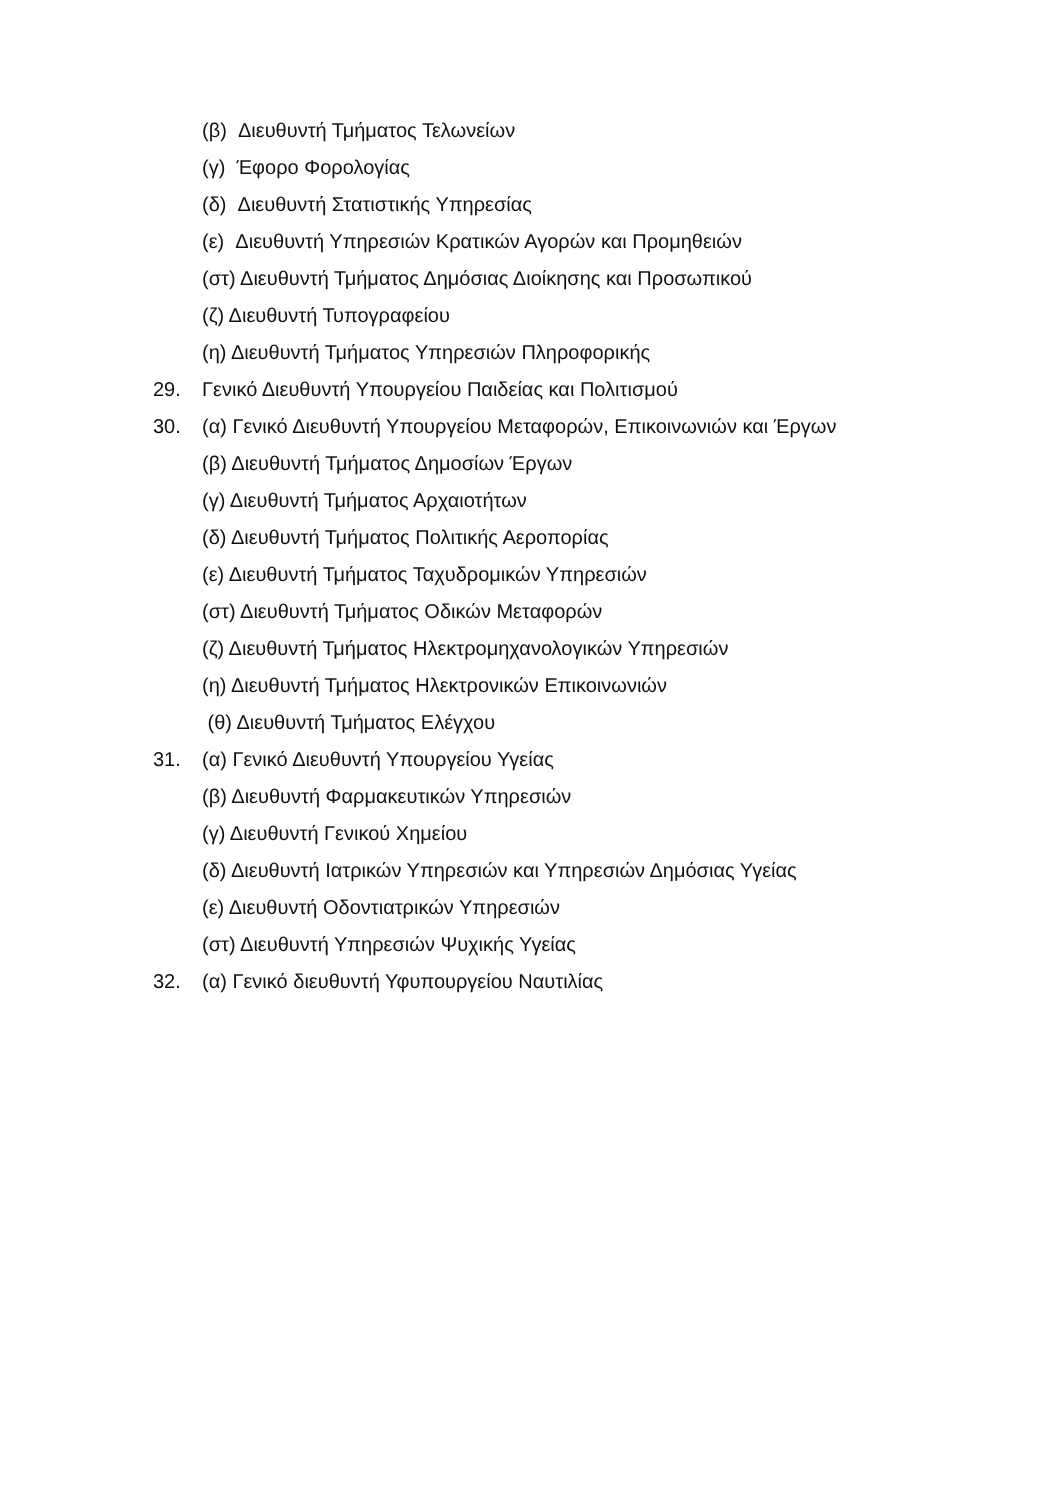(β) Διευθυντή Τμήματος Τελωνείων
(γ) Έφορο Φορολογίας
(δ) Διευθυντή Στατιστικής Υπηρεσίας
(ε) Διευθυντή Υπηρεσιών Κρατικών Αγορών και Προμηθειών
(στ) Διευθυντή Τμήματος Δημόσιας Διοίκησης και Προσωπικού
(ζ) Διευθυντή Τυπογραφείου
(η) Διευθυντή Τμήματος Υπηρεσιών Πληροφορικής
29. Γενικό Διευθυντή Υπουργείου Παιδείας και Πολιτισμού
30. (α) Γενικό Διευθυντή Υπουργείου Μεταφορών, Επικοινωνιών και Έργων
(β) Διευθυντή Τμήματος Δημοσίων Έργων
(γ) Διευθυντή Τμήματος Αρχαιοτήτων
(δ) Διευθυντή Τμήματος Πολιτικής Αεροπορίας
(ε) Διευθυντή Τμήματος Ταχυδρομικών Υπηρεσιών
(στ) Διευθυντή Τμήματος Οδικών Μεταφορών
(ζ) Διευθυντή Τμήματος Ηλεκτρομηχανολογικών Υπηρεσιών
(η) Διευθυντή Τμήματος Ηλεκτρονικών Επικοινωνιών
(θ) Διευθυντή Τμήματος Ελέγχου
31. (α) Γενικό Διευθυντή Υπουργείου Υγείας
(β) Διευθυντή Φαρμακευτικών Υπηρεσιών
(γ) Διευθυντή Γενικού Χημείου
(δ) Διευθυντή Ιατρικών Υπηρεσιών και Υπηρεσιών Δημόσιας Υγείας
(ε) Διευθυντή Οδοντιατρικών Υπηρεσιών
(στ) Διευθυντή Υπηρεσιών Ψυχικής Υγείας
32. (α) Γενικό διευθυντή Υφυπουργείου Ναυτιλίας